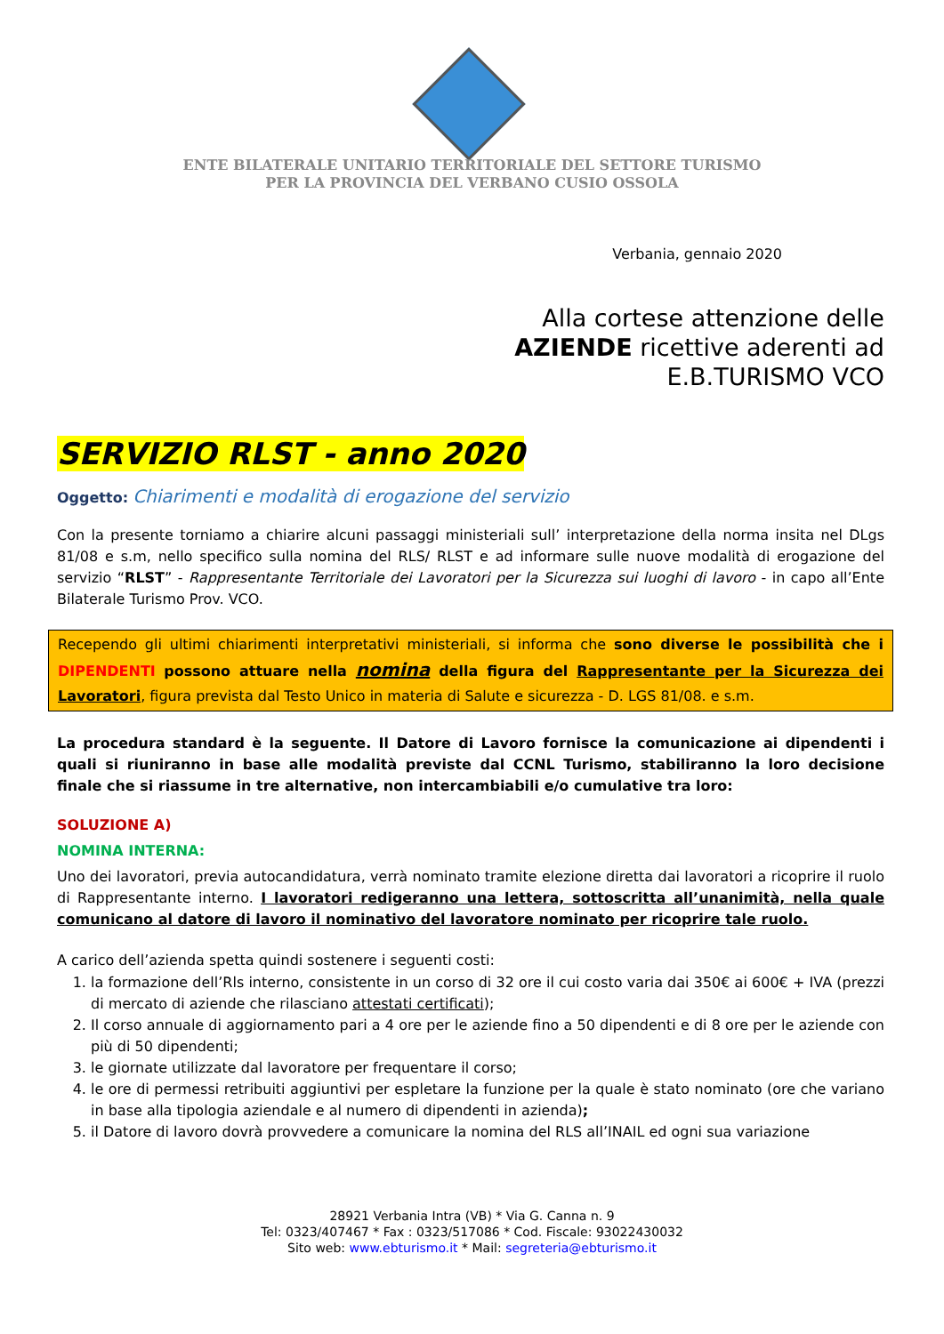ENTE BILATERALE UNITARIO TERRITORIALE DEL SETTORE TURISMO
PER LA PROVINCIA DEL VERBANO CUSIO OSSOLA
Verbania, gennaio 2020
Alla cortese attenzione delle
AZIENDE ricettive aderenti ad
E.B.TURISMO VCO
SERVIZIO RLST - anno 2020
Oggetto: Chiarimenti e modalità di erogazione del servizio
Con la presente torniamo a chiarire alcuni passaggi ministeriali sull’ interpretazione della norma insita nel DLgs 81/08 e s.m, nello specifico sulla nomina del RLS/ RLST e ad informare sulle nuove modalità di erogazione del servizio “RLST” - Rappresentante Territoriale dei Lavoratori per la Sicurezza sui luoghi di lavoro - in capo all’Ente Bilaterale Turismo Prov. VCO.
Recependo gli ultimi chiarimenti interpretativi ministeriali, si informa che sono diverse le possibilità che i DIPENDENTI possono attuare nella nomina della figura del Rappresentante per la Sicurezza dei Lavoratori, figura prevista dal Testo Unico in materia di Salute e sicurezza - D. LGS 81/08. e s.m.
La procedura standard è la seguente. Il Datore di Lavoro fornisce la comunicazione ai dipendenti i quali si riuniranno in base alle modalità previste dal CCNL Turismo, stabiliranno la loro decisione finale che si riassume in tre alternative, non intercambiabili e/o cumulative tra loro:
SOLUZIONE A)
NOMINA INTERNA:
Uno dei lavoratori, previa autocandidatura, verrà nominato tramite elezione diretta dai lavoratori a ricoprire il ruolo di Rappresentante interno. I lavoratori redigeranno una lettera, sottoscritta all’unanimità, nella quale comunicano al datore di lavoro il nominativo del lavoratore nominato per ricoprire tale ruolo.
A carico dell’azienda spetta quindi sostenere i seguenti costi:
1. la formazione dell’Rls interno, consistente in un corso di 32 ore il cui costo varia dai 350€ ai 600€ + IVA (prezzi di mercato di aziende che rilasciano attestati certificati);
2. Il corso annuale di aggiornamento pari a 4 ore per le aziende fino a 50 dipendenti e di 8 ore per le aziende con più di 50 dipendenti;
3. le giornate utilizzate dal lavoratore per frequentare il corso;
4. le ore di permessi retribuiti aggiuntivi per espletare la funzione per la quale è stato nominato (ore che variano in base alla tipologia aziendale e al numero di dipendenti in azienda);
5. il Datore di lavoro dovrà provvedere a comunicare la nomina del RLS all’INAIL ed ogni sua variazione
28921 Verbania Intra (VB) * Via G. Canna n. 9
Tel: 0323/407467 * Fax : 0323/517086 * Cod. Fiscale: 93022430032
Sito web: www.ebturismo.it * Mail: segreteria@ebturismo.it